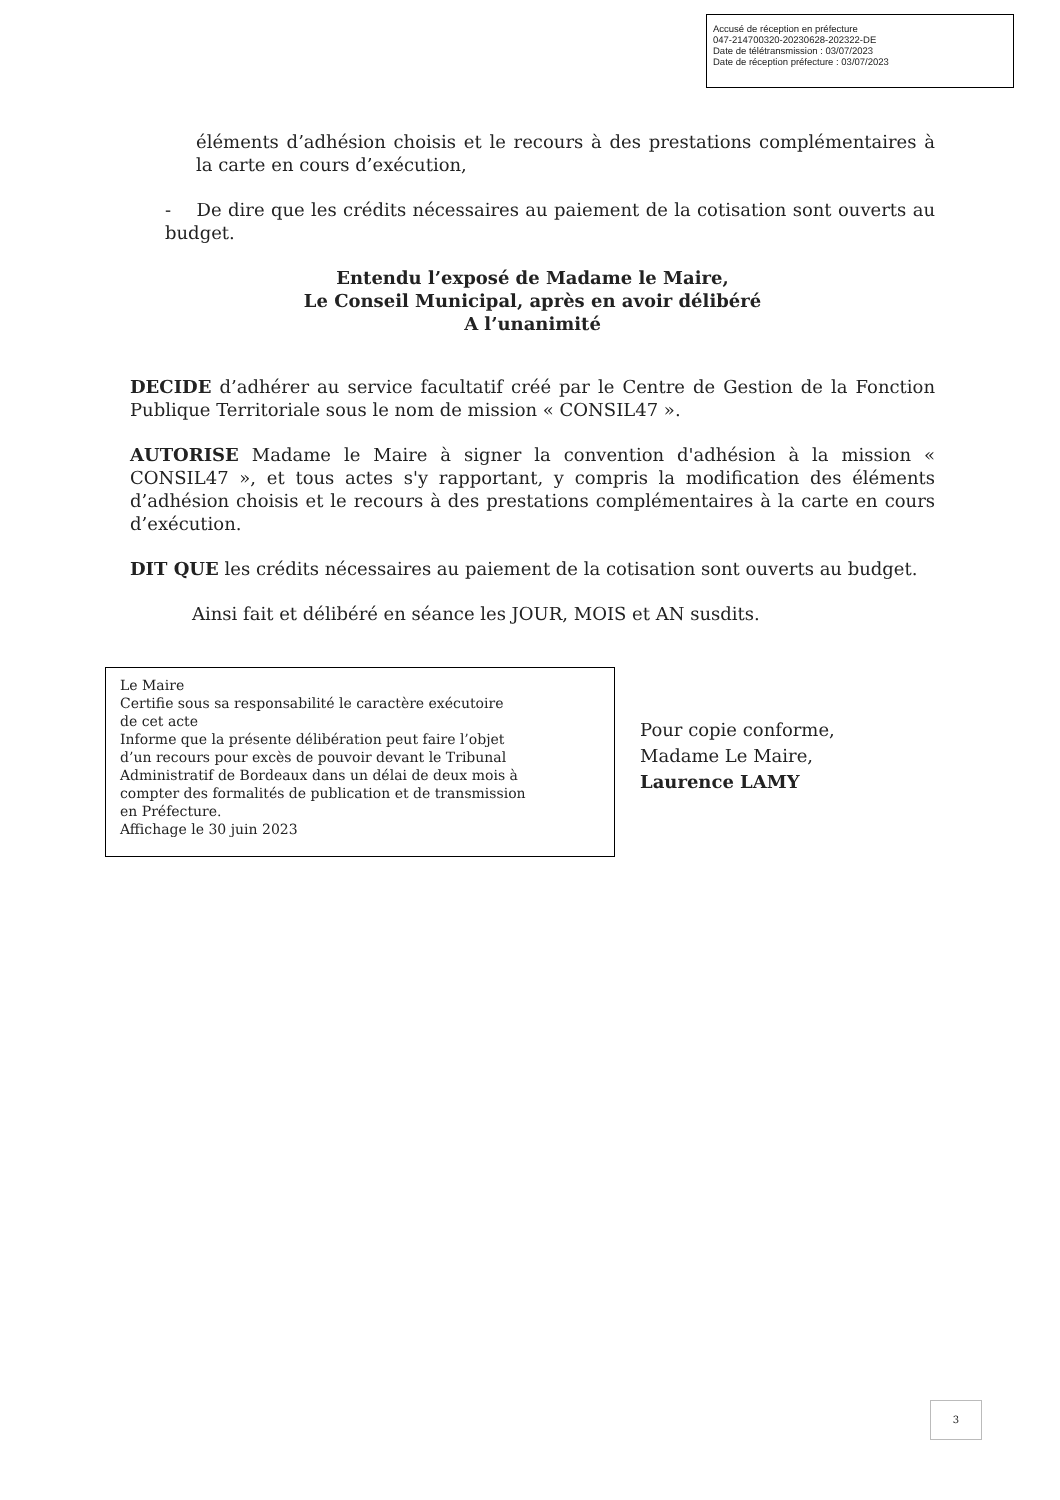Accusé de réception en préfecture
047-214700320-20230628-202322-DE
Date de télétransmission : 03/07/2023
Date de réception préfecture : 03/07/2023
éléments d’adhésion choisis et le recours à des prestations complémentaires à la carte en cours d’exécution,
- De dire que les crédits nécessaires au paiement de la cotisation sont ouverts au budget.
Entendu l’exposé de Madame le Maire,
Le Conseil Municipal, après en avoir délibéré
A l’unanimité
DECIDE d’adhérer au service facultatif créé par le Centre de Gestion de la Fonction Publique Territoriale sous le nom de mission « CONSIL47 ».
AUTORISE Madame le Maire à signer la convention d'adhésion à la mission « CONSIL47 », et tous actes s'y rapportant, y compris la modification des éléments d’adhésion choisis et le recours à des prestations complémentaires à la carte en cours d’exécution.
DIT QUE les crédits nécessaires au paiement de la cotisation sont ouverts au budget.
Ainsi fait et délibéré en séance les JOUR, MOIS et AN susdits.
Le Maire
Certifie sous sa responsabilité le caractère exécutoire
de cet acte
Informe que la présente délibération peut faire l’objet
d’un recours pour excès de pouvoir devant le Tribunal
Administratif de Bordeaux dans un délai de deux mois à
compter des formalités de publication et de transmission
en Préfecture.
Affichage le 30 juin 2023
Pour copie conforme,
Madame Le Maire,
Laurence LAMY
3